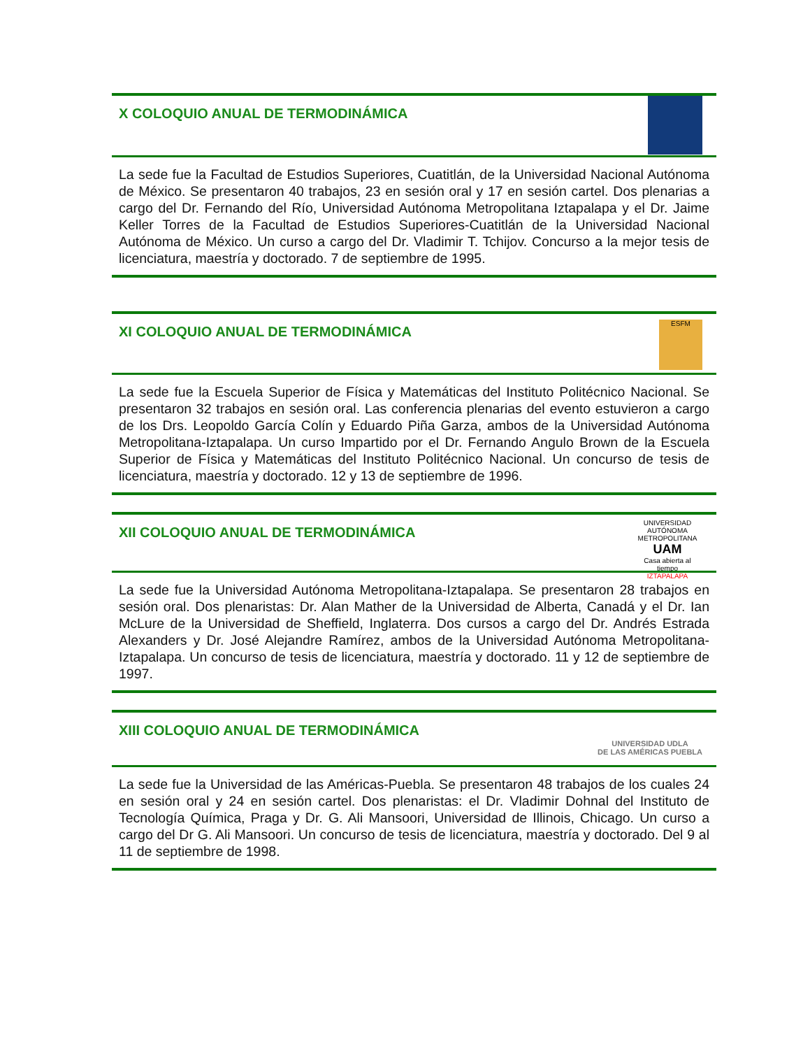X COLOQUIO ANUAL DE TERMODINÁMICA
La sede fue la Facultad de Estudios Superiores, Cuatitlán, de la Universidad Nacional Autónoma de México. Se presentaron 40 trabajos, 23 en sesión oral y 17 en sesión cartel. Dos plenarias a cargo del Dr. Fernando del Río, Universidad Autónoma Metropolitana Iztapalapa y el Dr. Jaime Keller Torres de la Facultad de Estudios Superiores-Cuatitlán de la Universidad Nacional Autónoma de México. Un curso a cargo del Dr. Vladimir T. Tchijov. Concurso a la mejor tesis de licenciatura, maestría y doctorado. 7 de septiembre de 1995.
XI COLOQUIO ANUAL DE TERMODINÁMICA
ESFM
La sede fue la Escuela Superior de Física y Matemáticas del Instituto Politécnico Nacional. Se presentaron 32 trabajos en sesión oral. Las conferencia plenarias del evento estuvieron a cargo de los Drs. Leopoldo García Colín y Eduardo Piña Garza, ambos de la Universidad Autónoma Metropolitana-Iztapalapa. Un curso Impartido por el Dr. Fernando Angulo Brown de la Escuela Superior de Física y Matemáticas del Instituto Politécnico Nacional. Un concurso de tesis de licenciatura, maestría y doctorado. 12 y 13 de septiembre de 1996.
XII COLOQUIO ANUAL DE TERMODINÁMICA
UNIVERSIDAD AUTÓNOMA METROPOLITANA
UAM
Casa abierta al tiempo
IZTAPALAPA
La sede fue la Universidad Autónoma Metropolitana-Iztapalapa. Se presentaron 28 trabajos en sesión oral. Dos plenaristas: Dr. Alan Mather de la Universidad de Alberta, Canadá y el Dr. Ian McLure de la Universidad de Sheffield, Inglaterra. Dos cursos a cargo del Dr. Andrés Estrada Alexanders y Dr. José Alejandre Ramírez, ambos de la Universidad Autónoma Metropolitana-Iztapalapa. Un concurso de tesis de licenciatura, maestría y doctorado. 11 y 12 de septiembre de 1997.
XIII COLOQUIO ANUAL DE TERMODINÁMICA
UNIVERSIDAD UDLA
DE LAS AMÉRICAS PUEBLA
La sede fue la Universidad de las Américas-Puebla. Se presentaron 48 trabajos de los cuales 24 en sesión oral y 24 en sesión cartel. Dos plenaristas: el Dr. Vladimir Dohnal del Instituto de Tecnología Química, Praga y Dr. G. Ali Mansoori, Universidad de Illinois, Chicago. Un curso a cargo del Dr G. Ali Mansoori. Un concurso de tesis de licenciatura, maestría y doctorado. Del 9 al 11 de septiembre de 1998.